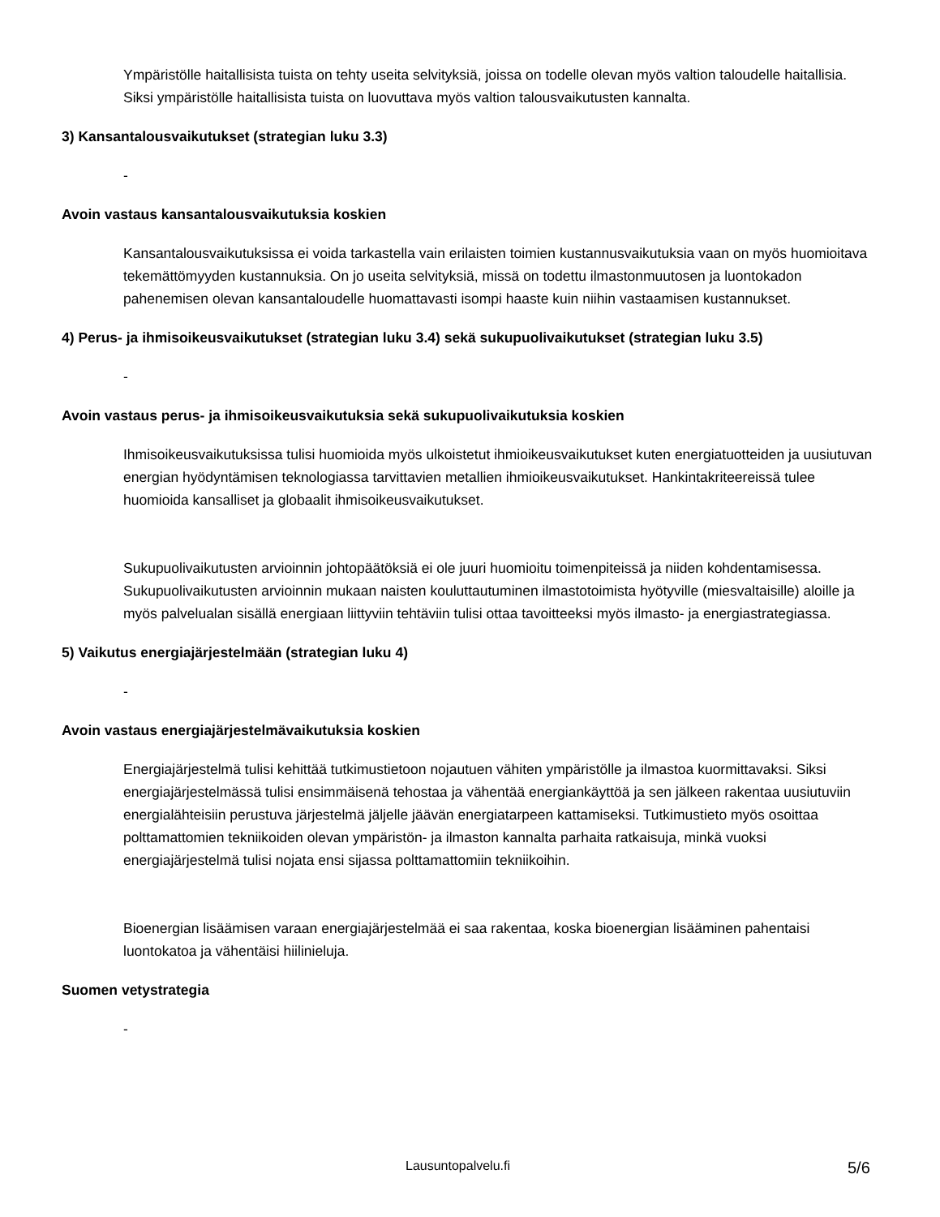Ympäristölle haitallisista tuista on tehty useita selvityksiä, joissa on todelle olevan myös valtion taloudelle haitallisia. Siksi ympäristölle haitallisista tuista on luovuttava myös valtion talousvaikutusten kannalta.
3) Kansantalousvaikutukset (strategian luku 3.3)
-
Avoin vastaus kansantalousvaikutuksia koskien
Kansantalousvaikutuksissa ei voida tarkastella vain erilaisten toimien kustannusvaikutuksia vaan on myös huomioitava tekemättömyyden kustannuksia. On jo useita selvityksiä, missä on todettu ilmastonmuutosen ja luontokadon pahenemisen olevan kansantaloudelle huomattavasti isompi haaste kuin niihin vastaamisen kustannukset.
4) Perus- ja ihmisoikeusvaikutukset (strategian luku 3.4) sekä sukupuolivaikutukset (strategian luku 3.5)
-
Avoin vastaus perus- ja ihmisoikeusvaikutuksia sekä sukupuolivaikutuksia koskien
Ihmisoikeusvaikutuksissa tulisi huomioida myös ulkoistetut ihmioikeusvaikutukset kuten energiatuotteiden ja uusiutuvan energian hyödyntämisen teknologiassa tarvittavien metallien ihmioikeusvaikutukset. Hankintakriteereissä tulee huomioida kansalliset ja globaalit ihmisoikeusvaikutukset.
Sukupuolivaikutusten arvioinnin johtopäätöksiä ei ole juuri huomioitu toimenpiteissä ja niiden kohdentamisessa. Sukupuolivaikutusten arvioinnin mukaan naisten kouluttautuminen ilmastotoimista hyötyville (miesvaltaisille) aloille ja myös palvelualan sisällä energiaan liittyviin tehtäviin tulisi ottaa tavoitteeksi myös ilmasto- ja energiastrategiassa.
5) Vaikutus energiajärjestelmään (strategian luku 4)
-
Avoin vastaus energiajärjestelmävaikutuksia koskien
Energiajärjestelmä tulisi kehittää tutkimustietoon nojautuen vähiten ympäristölle ja ilmastoa kuormittavaksi. Siksi energiajärjestelmässä tulisi ensimmäisenä tehostaa ja vähentää energiankäyttöä ja sen jälkeen rakentaa uusiutuviin energialähteisiin perustuva järjestelmä jäljelle jäävän energiatarpeen kattamiseksi. Tutkimustieto myös osoittaa polttamattomien tekniikoiden olevan ympäristön- ja ilmaston kannalta parhaita ratkaisuja, minkä vuoksi energiajärjestelmä tulisi nojata ensi sijassa polttamattomiin tekniikoihin.
Bioenergian lisäämisen varaan energiajärjestelmää ei saa rakentaa, koska bioenergian lisääminen pahentaisi luontokatoa ja vähentäisi hiilinieluja.
Suomen vetystrategia
-
Lausuntopalvelu.fi 5/6